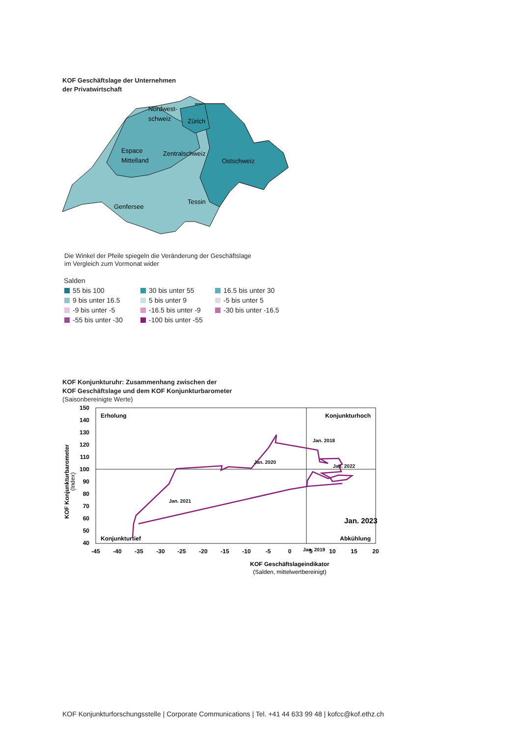KOF Geschäftslage der Unternehmen
der Privatwirtschaft
Nordwest-
schweiz
Zürich
Espace
Mittelland
Zentralschweiz
Ostschweiz
Tessin
Genfersee
Die Winkel der Pfeile spiegeln die Veränderung der Geschäftslage
im Vergleich zum Vormonat wider
Salden
55 bis 100
30 bis unter 55
16.5 bis unter 30
9 bis unter 16.5
5 bis unter 9
-5 bis unter 5
-9 bis unter -5
-16.5 bis unter -9
-30 bis unter -16.5
-55 bis unter -30
-100 bis unter -55
KOF Konjunkturuhr: Zusammenhang zwischen der
KOF Geschäftslage und dem KOF Konjunkturbarometer
(Saisonbereinigte Werte)
150
140
130
120
110
100
90
80
70
60
50
40
-45
-40
-35
-30
-25
-20
-15
-10
-5
0
5
10
15
20
Erholung
Konjunkturhoch
Konjunkturtief
Abkühlung
Jan. 2018
Jan. 2022
Jan. 2020
Jan. 2021
Jan. 2023
Jan. 2019
KOF Geschäftslageindikator
(Salden, mittelwertbereinigt)
KOF Konjunkturbarometer
(Index)
KOF Konjunkturforschungsstelle | Corporate Communications | Tel. +41 44 633 99 48 | kofcc@kof.ethz.ch